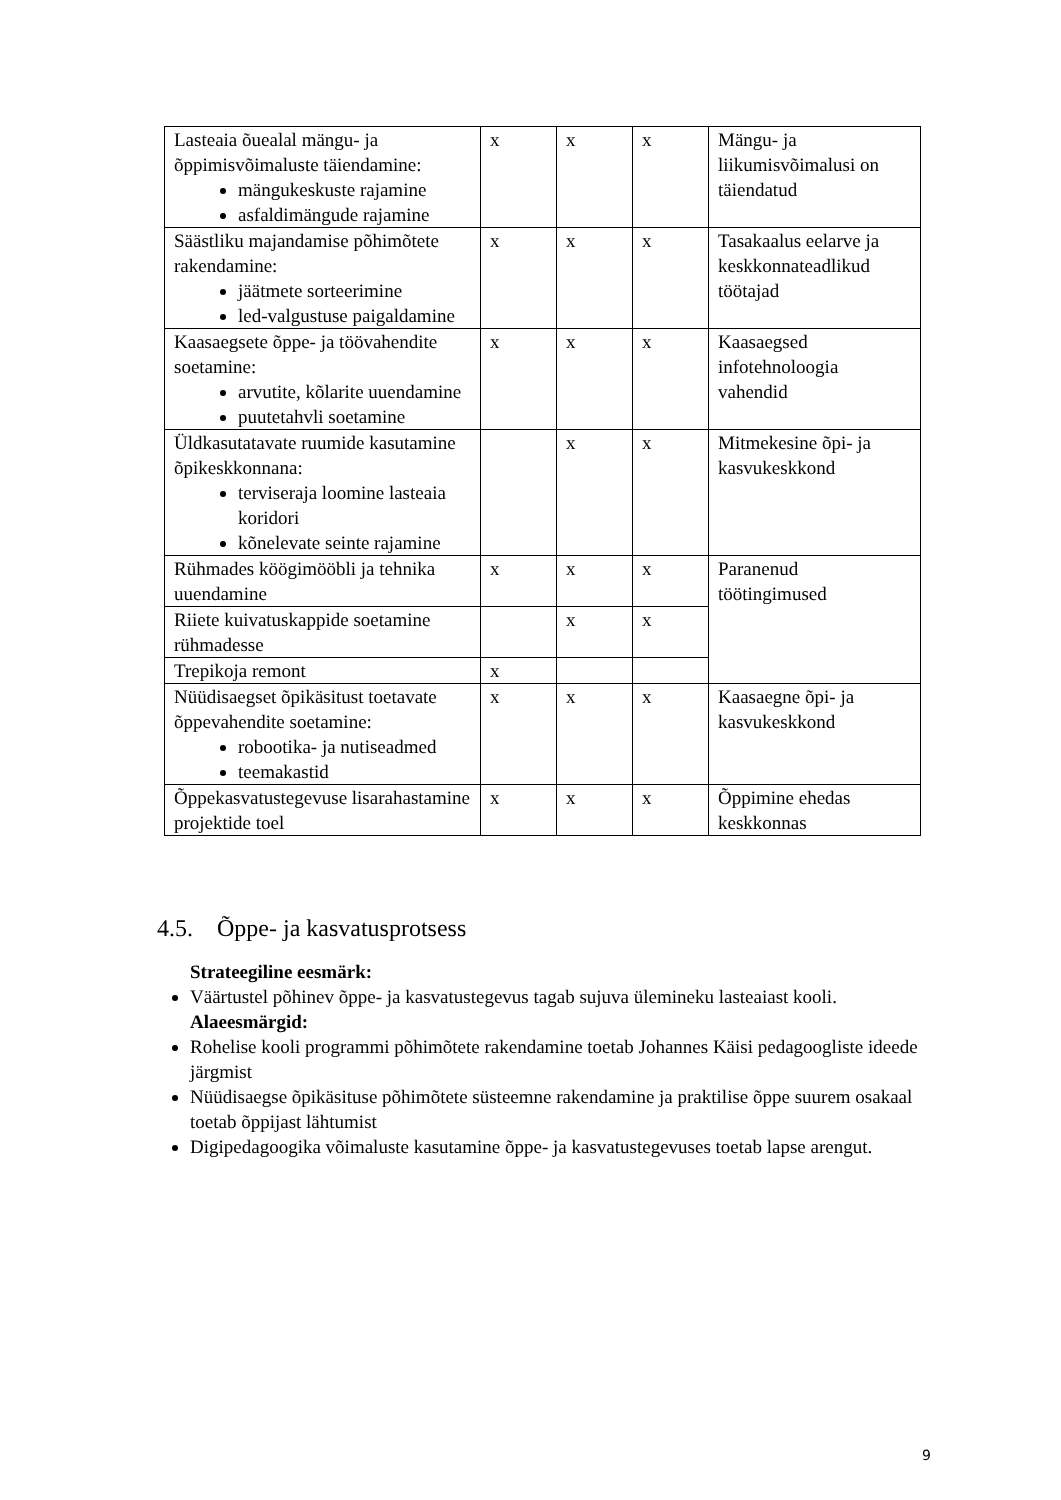| Lasteaia õuealal mängu- ja õppimisvõimaluste täiendamine: mängukeskuste rajamine asfaldimängude rajamine | x | x | x | Mängu- ja liikumisvõimalusi on täiendatud |
| Säästliku majandamise põhimõtete rakendamine: jäätmete sorteerimine led-valgustuse paigaldamine | x | x | x | Tasakaalus eelarve ja keskkonnateadlikud töötajad |
| Kaasaegsete õppe- ja töövahendite soetamine: arvutite, kõlarite uuendamine puutetahvli soetamine | x | x | x | Kaasaegsed infotehnoloogia vahendid |
| Üldkasutatavate ruumide kasutamine õpikeskkonnana: terviseraja loomine lasteaia koridori kõnelevate seinte rajamine | | x | x | Mitmekesine õpi- ja kasvukeskkond |
| Rühmades köögimööbli ja tehnika uuendamine | x | x | x | Paranenud töötingimused |
| Riiete kuivatuskappide soetamine rühmadesse | | x | x | |
| Trepikoja remont | x | | | |
| Nüüdisaegset õpikäsitust toetavate õppevahendite soetamine: robootika- ja nutiseadmed teemakastid | x | x | x | Kaasaegne õpi- ja kasvukeskkond |
| Õppekasvatustegevuse lisarahastamine projektide toel | x | x | x | Õppimine ehedas keskkonnas |
4.5. Õppe- ja kasvatusprotsess
Strateegiline eesmärk:
Väärtustel põhinev õppe- ja kasvatustegevus tagab sujuva ülemineku lasteaiast kooli.
Alaeesmärgid:
Rohelise kooli programmi põhimõtete rakendamine toetab Johannes Käisi pedagoogliste ideede järgmist
Nüüdisaegse õpikäsituse põhimõtete süsteemne rakendamine ja praktilise õppe suurem osakaal toetab õppijast lähtumist
Digipedagoogika võimaluste kasutamine õppe- ja kasvatustegevuses toetab lapse arengut.
9